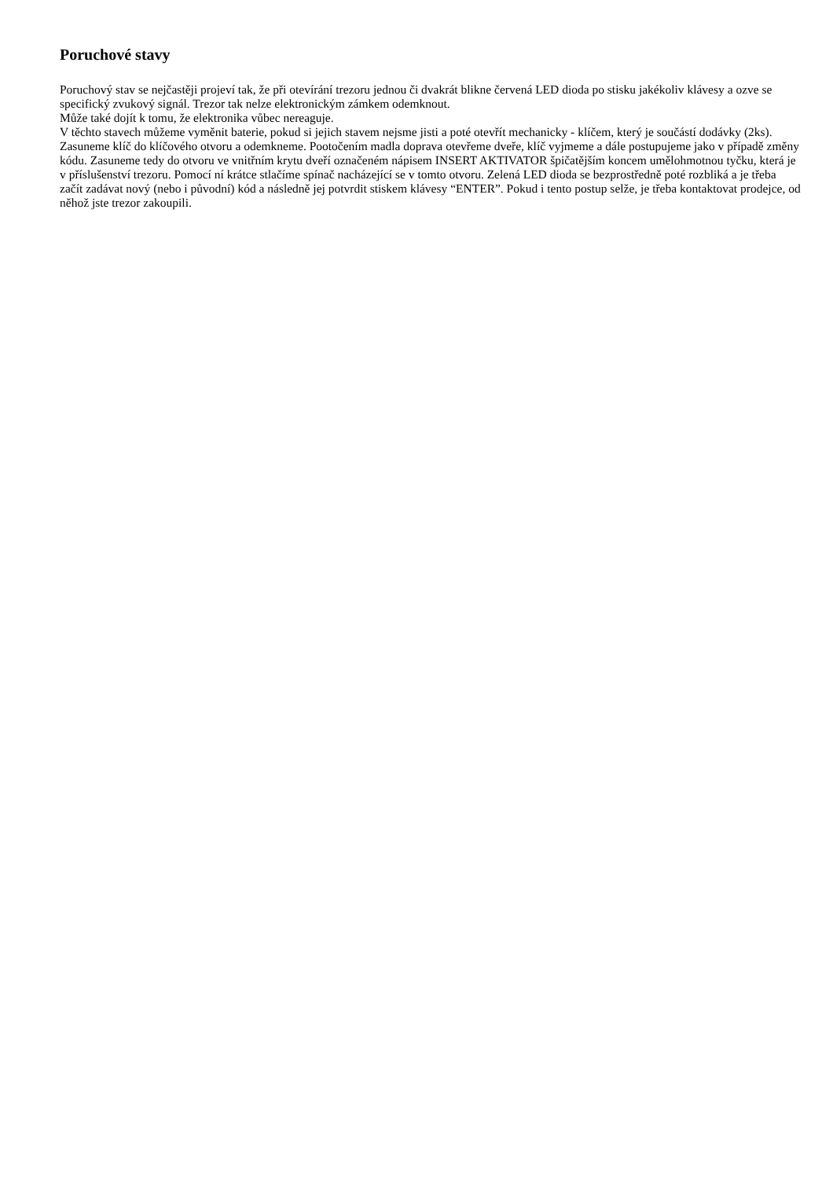Poruchové stavy
Poruchový stav se nejčastěji projeví tak, že při otevírání trezoru jednou či dvakrát blikne červená LED dioda po stisku jakékoliv klávesy a ozve se specifický zvukový signál. Trezor tak nelze elektronickým zámkem odemknout.
Může také dojít k tomu, že elektronika vůbec nereaguje.
V těchto stavech můžeme vyměnit baterie, pokud si jejich stavem nejsme jisti a poté otevřít mechanicky - klíčem, který je součástí dodávky (2ks). Zasuneme klíč do klíčového otvoru a odemkneme. Pootočením madla doprava otevřeme dveře, klíč vyjmeme a dále postupujeme jako v případě změny kódu. Zasuneme tedy do otvoru ve vnitřním krytu dveří označeném nápisem INSERT AKTIVATOR špičatějším koncem umělohmotnou tyčku, která je v příslušenství trezoru. Pomocí ní krátce stlačíme spínač nacházející se v tomto otvoru. Zelená LED dioda se bezprostředně poté rozbliká a je třeba začít zadávat nový (nebo i původní) kód a následně jej potvrdit stiskem klávesy “ENTER”. Pokud i tento postup selže, je třeba kontaktovat prodejce, od něhož jste trezor zakoupili.